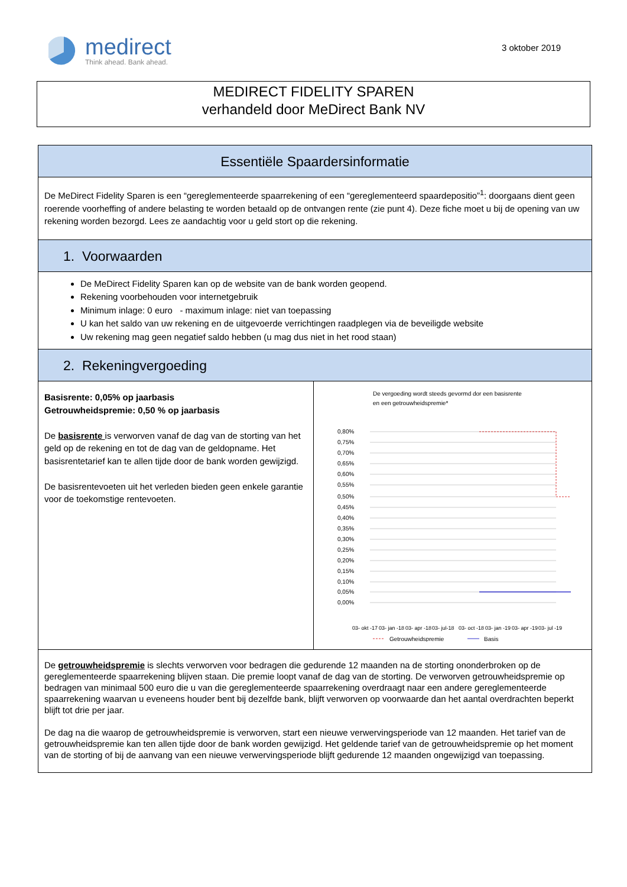medirect
Think ahead. Bank ahead.
3 oktober 2019
MEDIRECT FIDELITY SPAREN
verhandeld door MeDirect Bank NV
| Essentiële Spaardersinformatie | |
| De MeDirect Fidelity Sparen is een “gereglementeerde spaarrekening of een “gereglementeerd spaardepositio”<sup>1</sup>: doorgaans dient geen roerende voorheffing of andere belasting te worden betaald op de ontvangen rente (zie punt 4). Deze fiche moet u bij de opening van uw rekening worden bezorgd. Lees ze aandachtig voor u geld stort op die rekening. | |
| 1. Voorwaarden | |
| De MeDirect Fidelity Sparen kan op de website van de bank worden geopend. Rekening voorbehouden voor internetgebruik Minimum inlage: 0 euro - maximum inlage: niet van toepassing U kan het saldo van uw rekening en de uitgevoerde verrichtingen raadplegen via de beveiligde website Uw rekening mag geen negatief saldo hebben (u mag dus niet in het rood staan) | |
| 2. Rekeningvergoeding | |
| Basisrente: 0,05% op jaarbasis Getrouwheidspremie: 0,50 % op jaarbasis De basisrente is verworven vanaf de dag van de storting van het geld op de rekening en tot de dag van de geldopname. Het basisrentetarief kan te allen tijde door de bank worden gewijzigd. De basisrentevoeten uit het verleden bieden geen enkele garantie voor de toekomstige rentevoeten. | De vergoeding wordt steeds gevormd dor een basisrente en een getrouwheidspremie* 0,80% 0,75% 0,70% 0,65% 0,60% 0,55% 0,50% 0,45% 0,40% 0,35% 0,30% 0,25% 0,20% 0,15% 0,10% 0,05% 0,00% 03- okt -17 03- jan -18 03- apr -18 03- jul-18 03- oct -18 03- jan -19 03- apr -19 03- jul -19 Getrouwheidspremie Basis |
| De getrouwheidspremie is slechts verworven voor bedragen die gedurende 12 maanden na de storting ononderbroken op de gereglementeerde spaarrekening blijven staan. Die premie loopt vanaf de dag van de storting. De verworven getrouwheidspremie op bedragen van minimaal 500 euro die u van die gereglementeerde spaarrekening overdraagt naar een andere gereglementeerde spaarrekening waarvan u eveneens houder bent bij dezelfde bank, blijft verworven op voorwaarde dan het aantal overdrachten beperkt blijft tot drie per jaar. De dag na die waarop de getrouwheidspremie is verworven, start een nieuwe verwervingsperiode van 12 maanden. Het tarief van de getrouwheidspremie kan ten allen tijde door de bank worden gewijzigd. Het geldende tarief van de getrouwheidspremie op het moment van de storting of bij de aanvang van een nieuwe verwervingsperiode blijft gedurende 12 maanden ongewijzigd van toepassing. | |